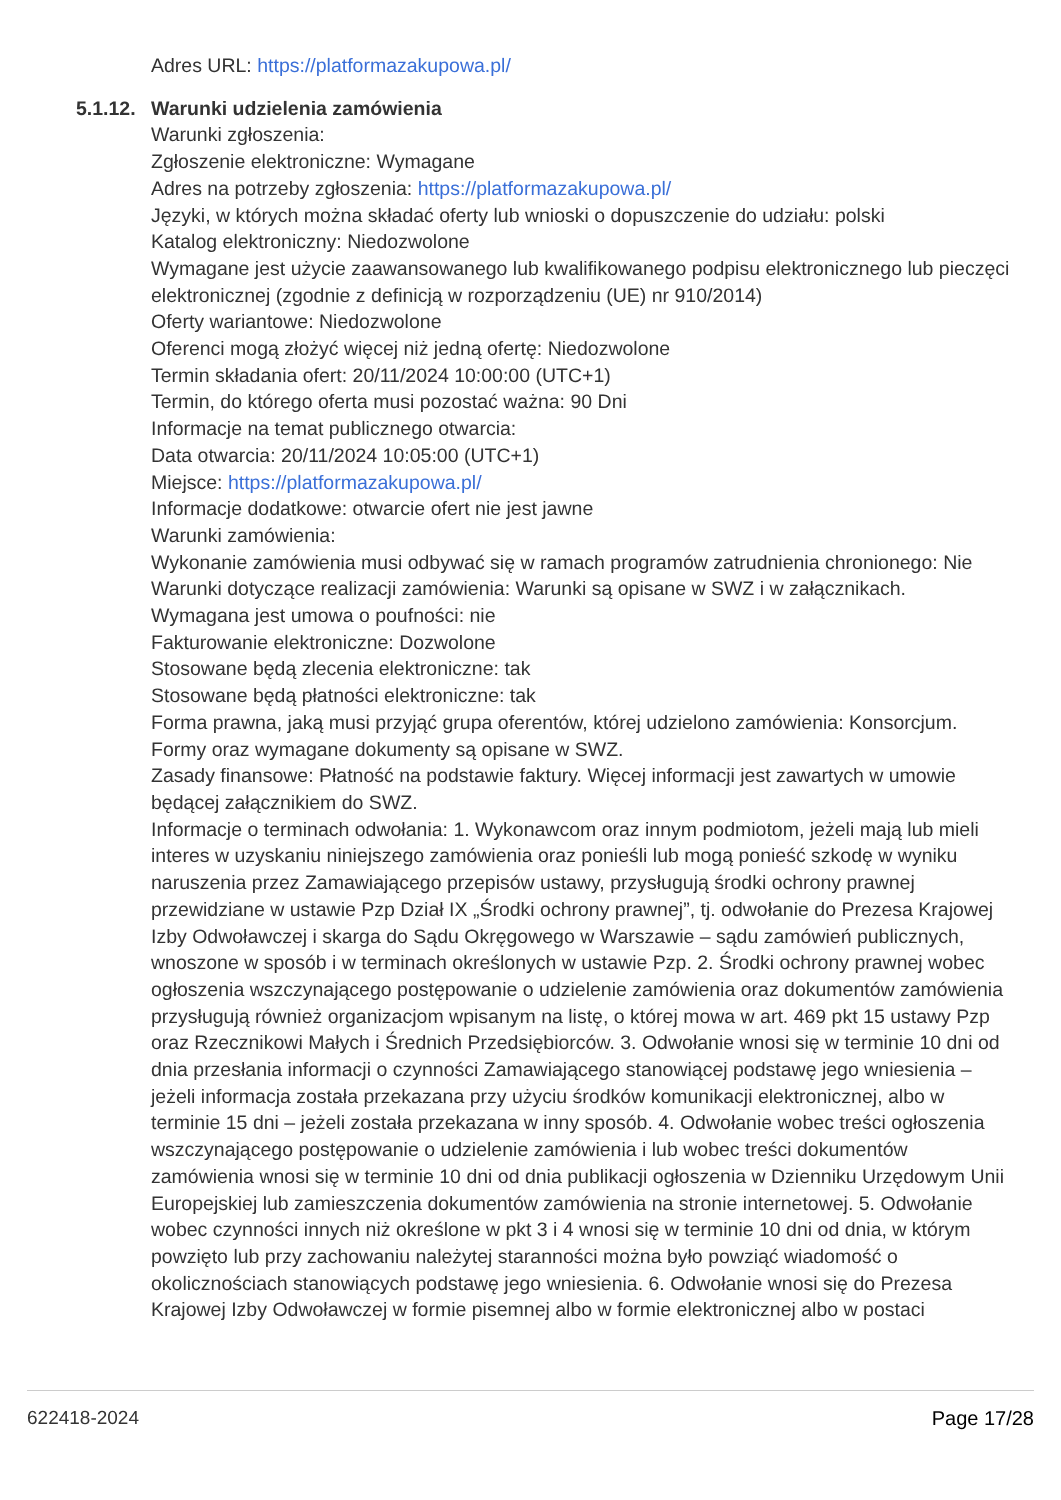Adres URL: https://platformazakupowa.pl/
5.1.12. Warunki udzielenia zamówienia
Warunki zgłoszenia:
Zgłoszenie elektroniczne: Wymagane
Adres na potrzeby zgłoszenia: https://platformazakupowa.pl/
Języki, w których można składać oferty lub wnioski o dopuszczenie do udziału: polski
Katalog elektroniczny: Niedozwolone
Wymagane jest użycie zaawansowanego lub kwalifikowanego podpisu elektronicznego lub pieczęci elektronicznej (zgodnie z definicją w rozporządzeniu (UE) nr 910/2014)
Oferty wariantowe: Niedozwolone
Oferenci mogą złożyć więcej niż jedną ofertę: Niedozwolone
Termin składania ofert: 20/11/2024 10:00:00 (UTC+1)
Termin, do którego oferta musi pozostać ważna: 90 Dni
Informacje na temat publicznego otwarcia:
Data otwarcia: 20/11/2024 10:05:00 (UTC+1)
Miejsce: https://platformazakupowa.pl/
Informacje dodatkowe: otwarcie ofert nie jest jawne
Warunki zamówienia:
Wykonanie zamówienia musi odbywać się w ramach programów zatrudnienia chronionego: Nie
Warunki dotyczące realizacji zamówienia: Warunki są opisane w SWZ i w załącznikach.
Wymagana jest umowa o poufności: nie
Fakturowanie elektroniczne: Dozwolone
Stosowane będą zlecenia elektroniczne: tak
Stosowane będą płatności elektroniczne: tak
Forma prawna, jaką musi przyjąć grupa oferentów, której udzielono zamówienia: Konsorcjum. Formy oraz wymagane dokumenty są opisane w SWZ.
Zasady finansowe: Płatność na podstawie faktury. Więcej informacji jest zawartych w umowie będącej załącznikiem do SWZ.
Informacje o terminach odwołania: 1. Wykonawcom oraz innym podmiotom, jeżeli mają lub mieli interes w uzyskaniu niniejszego zamówienia oraz ponieśli lub mogą ponieść szkodę w wyniku naruszenia przez Zamawiającego przepisów ustawy, przysługują środki ochrony prawnej przewidziane w ustawie Pzp Dział IX „Środki ochrony prawnej”, tj. odwołanie do Prezesa Krajowej Izby Odwoławczej i skarga do Sądu Okręgowego w Warszawie – sądu zamówień publicznych, wnoszone w sposób i w terminach określonych w ustawie Pzp. 2. Środki ochrony prawnej wobec ogłoszenia wszczynającego postępowanie o udzielenie zamówienia oraz dokumentów zamówienia przysługują również organizacjom wpisanym na listę, o której mowa w art. 469 pkt 15 ustawy Pzp oraz Rzecznikowi Małych i Średnich Przedsiębiorców. 3. Odwołanie wnosi się w terminie 10 dni od dnia przesłania informacji o czynności Zamawiającego stanowiącej podstawę jego wniesienia – jeżeli informacja została przekazana przy użyciu środków komunikacji elektronicznej, albo w terminie 15 dni – jeżeli została przekazana w inny sposób. 4. Odwołanie wobec treści ogłoszenia wszczynającego postępowanie o udzielenie zamówienia i lub wobec treści dokumentów zamówienia wnosi się w terminie 10 dni od dnia publikacji ogłoszenia w Dzienniku Urzędowym Unii Europejskiej lub zamieszczenia dokumentów zamówienia na stronie internetowej. 5. Odwołanie wobec czynności innych niż określone w pkt 3 i 4 wnosi się w terminie 10 dni od dnia, w którym powzięto lub przy zachowaniu należytej staranności można było powziąć wiadomość o okolicznościach stanowiących podstawę jego wniesienia. 6. Odwołanie wnosi się do Prezesa Krajowej Izby Odwoławczej w formie pisemnej albo w formie elektronicznej albo w postaci
622418-2024 Page 17/28